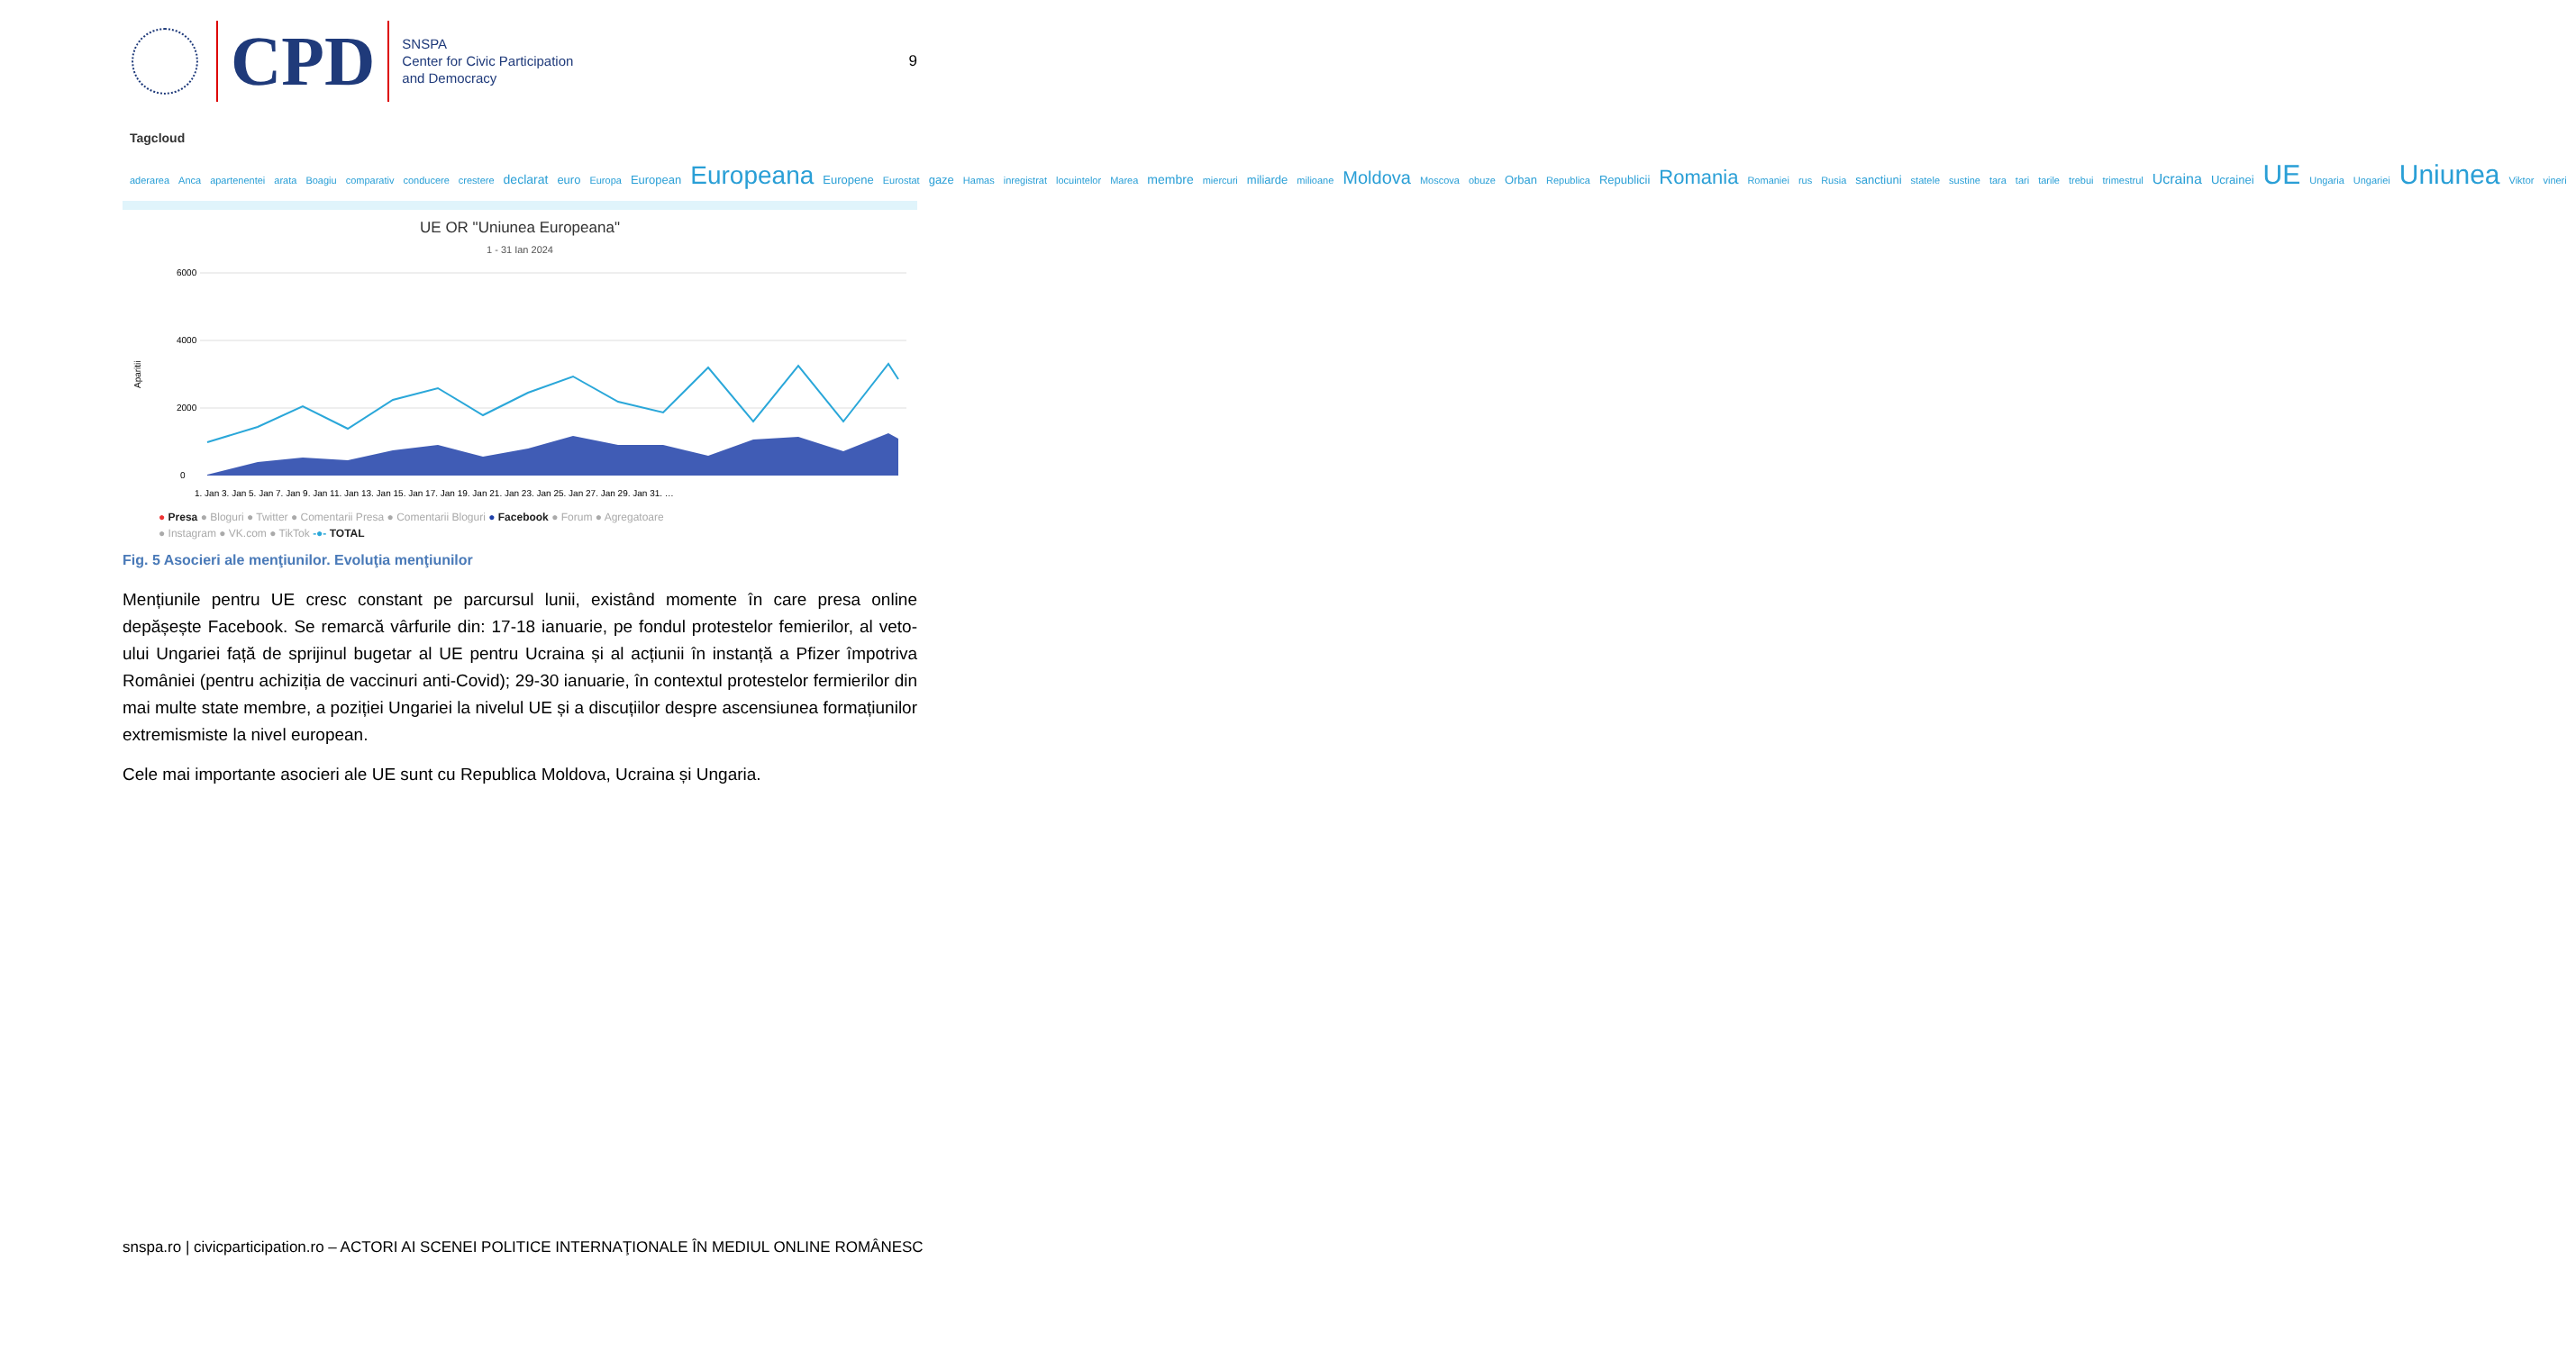CPD
SNSPA
Center for Civic Participation
and Democracy
9
Tagcloud
aderarea Anca apartenentei arata Boagiu comparativ conducere crestere declarat euro Europa European Europeana Europene Eurostat gaze Hamas inregistrat locuintelor Marea membre miercuri miliarde milioane Moldova Moscova obuze Orban Republica Republicii Romania Romaniei rus Rusia sanctiuni statele sustine tara tari tarile trebui trimestrul Ucraina Ucrainei UE Ungaria Ungariei Uniunea Viktor vineri
UE OR "Uniunea Europeana"
1 - 31 Ian 2024
6000
4000
2000
0
Aparitii
1. Jan 3. Jan 5. Jan 7. Jan 9. Jan 11. Jan 13. Jan 15. Jan 17. Jan 19. Jan 21. Jan 23. Jan 25. Jan 27. Jan 29. Jan 31. …
● Presa ● Bloguri ● Twitter ● Comentarii Presa ● Comentarii Bloguri ● Facebook ● Forum ● Agregatoare
● Instagram ● VK.com ● TikTok -●- TOTAL
Fig. 5 Asocieri ale menţiunilor. Evoluţia menţiunilor
Mențiunile pentru UE cresc constant pe parcursul lunii, existând momente în care presa online depășește Facebook. Se remarcă vârfurile din: 17-18 ianuarie, pe fondul protestelor femierilor, al veto-ului Ungariei față de sprijinul bugetar al UE pentru Ucraina și al acțiunii în instanță a Pfizer împotriva României (pentru achiziția de vaccinuri anti-Covid); 29-30 ianuarie, în contextul protestelor fermierilor din mai multe state membre, a poziției Ungariei la nivelul UE și a discuțiilor despre ascensiunea formațiunilor extremismiste la nivel european.
Cele mai importante asocieri ale UE sunt cu Republica Moldova, Ucraina și Ungaria.
snspa.ro | civicparticipation.ro – ACTORI AI SCENEI POLITICE INTERNAŢIONALE ÎN MEDIUL ONLINE ROMÂNESC